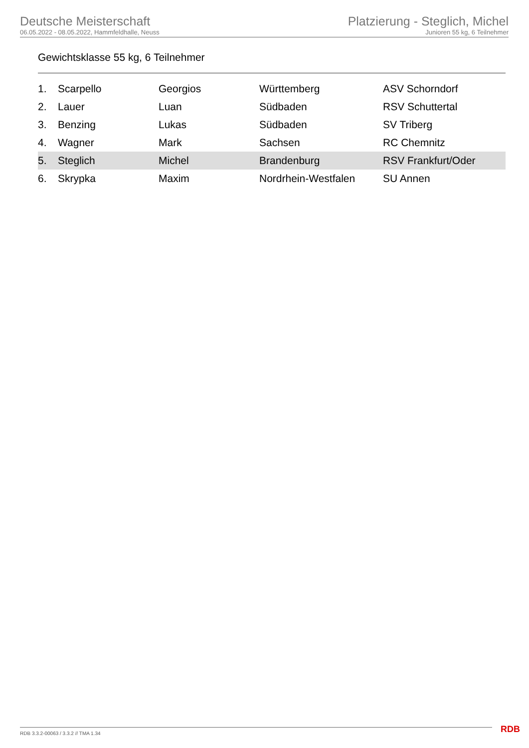Deutsche Meisterschaft
06.05.2022 - 08.05.2022, Hammfeldhalle, Neuss
Platzierung - Steglich, Michel
Junioren 55 kg, 6 Teilnehmer
Gewichtsklasse 55 kg, 6 Teilnehmer
| 1. | Scarpello | Georgios | Württemberg | ASV Schorndorf |
| 2. | Lauer | Luan | Südbaden | RSV Schuttertal |
| 3. | Benzing | Lukas | Südbaden | SV Triberg |
| 4. | Wagner | Mark | Sachsen | RC Chemnitz |
| 5. | Steglich | Michel | Brandenburg | RSV Frankfurt/Oder |
| 6. | Skrypka | Maxim | Nordrhein-Westfalen | SU Annen |
RDB 3.3.2-00063 / 3.3.2 // TMA 1.34
RDB